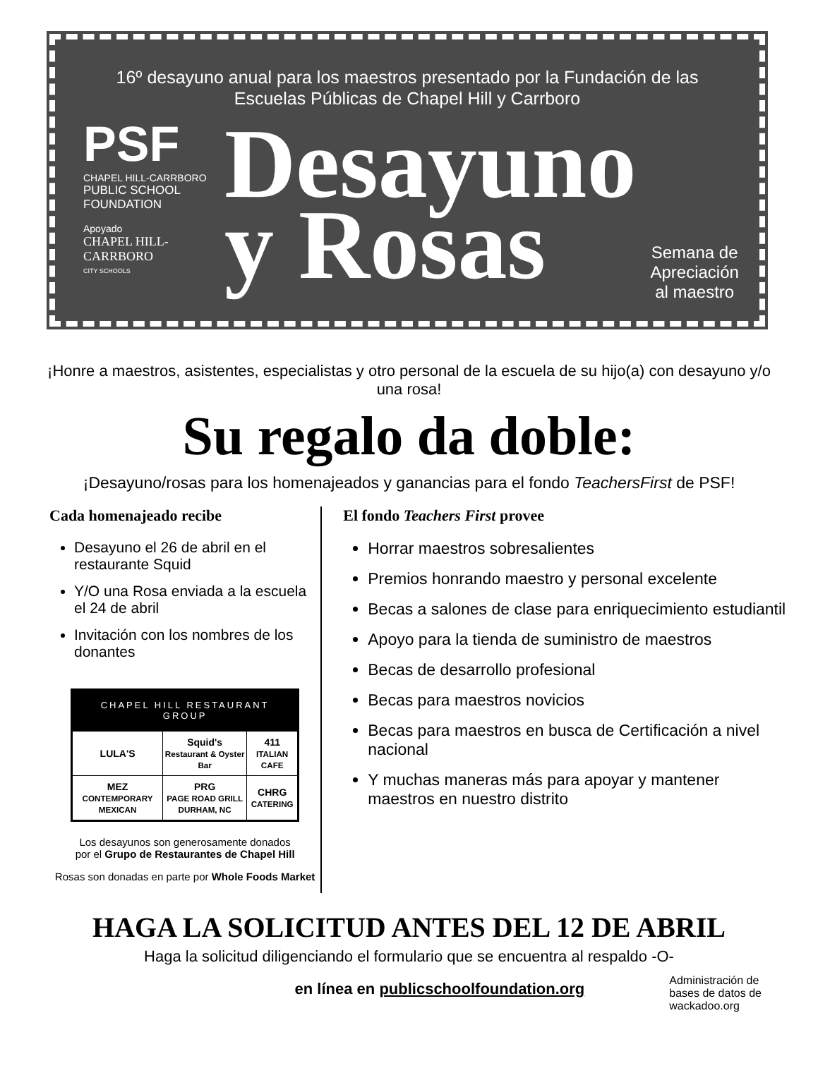16º desayuno anual para los maestros presentado por la Fundación de las
Escuelas Públicas de Chapel Hill y Carrboro
PSF
CHAPEL HILL-CARRBORO
PUBLIC SCHOOL
FOUNDATION
Apoyado
CHAPEL HILL-
CARRBORO
CITY SCHOOLS
Desayuno
y Rosas
Semana de
Apreciación
al maestro
¡Honre a maestros, asistentes, especialistas y otro personal de la escuela de su hijo(a) con desayuno y/o una rosa!
Su regalo da doble:
¡Desayuno/rosas para los homenajeados y ganancias para el fondo TeachersFirst de PSF!
Cada homenajeado recibe
Desayuno el 26 de abril en el restaurante Squid
Y/O una Rosa enviada a la escuela el 24 de abril
Invitación con los nombres de los donantes
CHAPEL HILL RESTAURANT GROUP
| LULA'S | Squid's Restaurant & Oyster Bar | 411 ITALIAN CAFE |
| MEZ CONTEMPORARY MEXICAN | PRG PAGE ROAD GRILL DURHAM, NC | CHRG CATERING |
Los desayunos son generosamente donados
por el Grupo de Restaurantes de Chapel Hill
Rosas son donadas en parte por Whole Foods Market
El fondo Teachers First provee
Horrar maestros sobresalientes
Premios honrando maestro y personal excelente
Becas a salones de clase para enriquecimiento estudiantil
Apoyo para la tienda de suministro de maestros
Becas de desarrollo profesional
Becas para maestros novicios
Becas para maestros en busca de Certificación a nivel nacional
Y muchas maneras más para apoyar y mantener maestros en nuestro distrito
HAGA LA SOLICITUD ANTES DEL 12 DE ABRIL
Haga la solicitud diligenciando el formulario que se encuentra al respaldo -O-
en línea en publicschoolfoundation.org
Administración de
bases de datos de
wackadoo.org